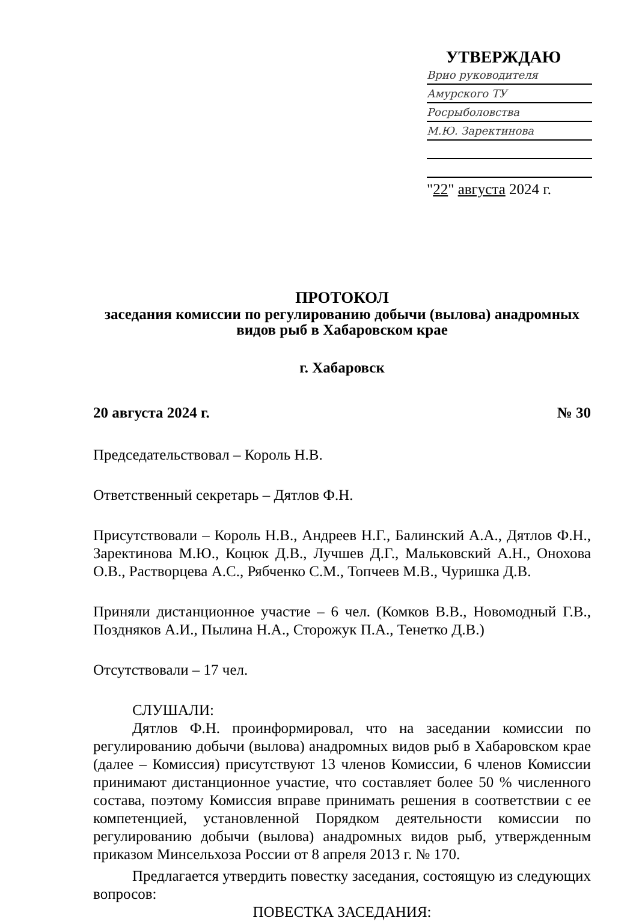УТВЕРЖДАЮ
Врио руководителя
Амурского ТУ
Росрыболовства
М.Ю. Заректинова
"22" августа 2024 г.
ПРОТОКОЛ
заседания комиссии по регулированию добычи (вылова) анадромных
видов рыб в Хабаровском крае
г. Хабаровск
20 августа 2024 г. № 30
Председательствовал – Король Н.В.
Ответственный секретарь – Дятлов Ф.Н.
Присутствовали – Король Н.В., Андреев Н.Г., Балинский А.А., Дятлов Ф.Н., Заректинова М.Ю., Коцюк Д.В., Лучшев Д.Г., Мальковский А.Н., Онохова О.В., Растворцева А.С., Рябченко С.М., Топчеев М.В., Чуришка Д.В.
Приняли дистанционное участие – 6 чел. (Комков В.В., Новомодный Г.В., Поздняков А.И., Пылина Н.А., Сторожук П.А., Тенетко Д.В.)
Отсутствовали – 17 чел.
СЛУШАЛИ:
Дятлов Ф.Н. проинформировал, что на заседании комиссии по регулированию добычи (вылова) анадромных видов рыб в Хабаровском крае (далее – Комиссия) присутствуют 13 членов Комиссии, 6 членов Комиссии принимают дистанционное участие, что составляет более 50 % численного состава, поэтому Комиссия вправе принимать решения в соответствии с ее компетенцией, установленной Порядком деятельности комиссии по регулированию добычи (вылова) анадромных видов рыб, утвержденным приказом Минсельхоза России от 8 апреля 2013 г. № 170.
Предлагается утвердить повестку заседания, состоящую из следующих вопросов:
ПОВЕСТКА ЗАСЕДАНИЯ: